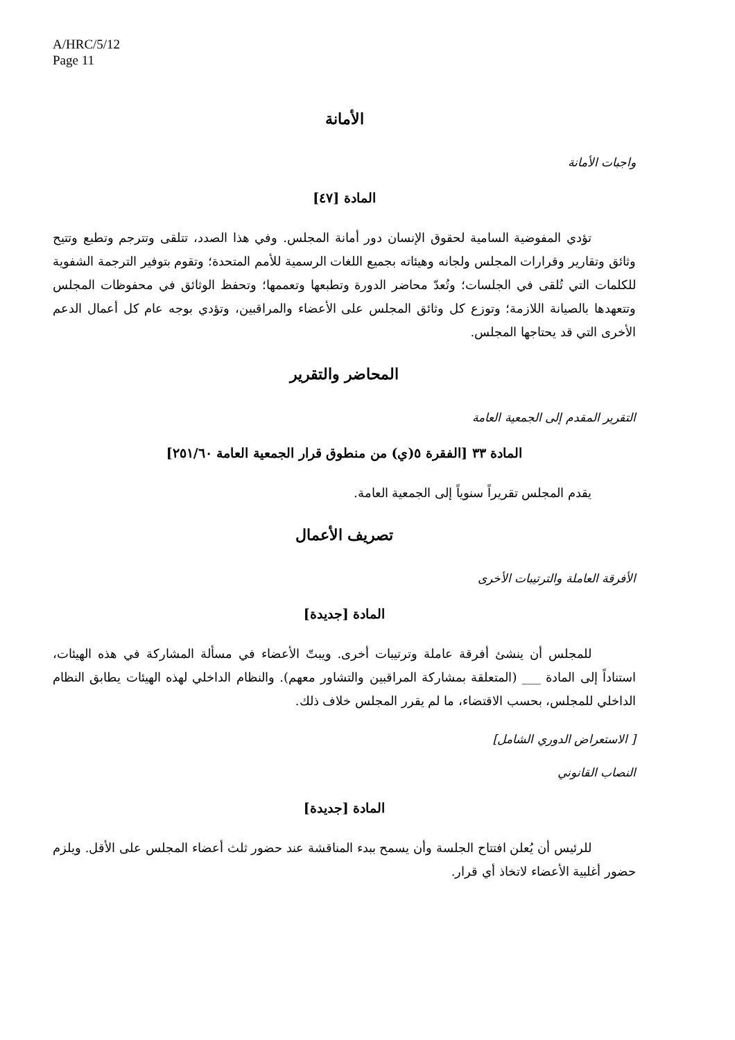A/HRC/5/12
Page 11
الأمانة
واجبات الأمانة
المادة [٤٧]
تؤدي المفوضية السامية لحقوق الإنسان دور أمانة المجلس. وفي هذا الصدد، تتلقى وتترجم وتطبع وتتيح وثائق وتقارير وقرارات المجلس ولجانه وهيئاته بجميع اللغات الرسمية للأمم المتحدة؛ وتقوم بتوفير الترجمة الشفوية للكلمات التي تُلقى في الجلسات؛ وتُعدّ محاضر الدورة وتطبعها وتعممها؛ وتحفظ الوثائق في محفوظات المجلس وتتعهدها بالصيانة اللازمة؛ وتوزع كل وثائق المجلس على الأعضاء والمراقبين، وتؤدي بوجه عام كل أعمال الدعم الأخرى التي قد يحتاجها المجلس.
المحاضر والتقرير
التقرير المقدم إلى الجمعية العامة
المادة ٣٣ [الفقرة ٥(ي) من منطوق قرار الجمعية العامة ٢٥١/٦٠]
يقدم المجلس تقريراً سنوياً إلى الجمعية العامة.
تصريف الأعمال
الأفرقة العاملة والترتيبات الأخرى
المادة [جديدة]
للمجلس أن ينشئ أفرقة عاملة وترتيبات أخرى. ويبتّ الأعضاء في مسألة المشاركة في هذه الهيئات، استناداً إلى المادة ___ (المتعلقة بمشاركة المراقبين والتشاور معهم). والنظام الداخلي لهذه الهيئات يطابق النظام الداخلي للمجلس، بحسب الاقتضاء، ما لم يقرر المجلس خلاف ذلك.
[ الاستعراض الدوري الشامل]
النصاب القانوني
المادة [جديدة]
للرئيس أن يُعلن افتتاح الجلسة وأن يسمح ببدء المناقشة عند حضور ثلث أعضاء المجلس على الأقل. ويلزم حضور أغلبية الأعضاء لاتخاذ أي قرار.